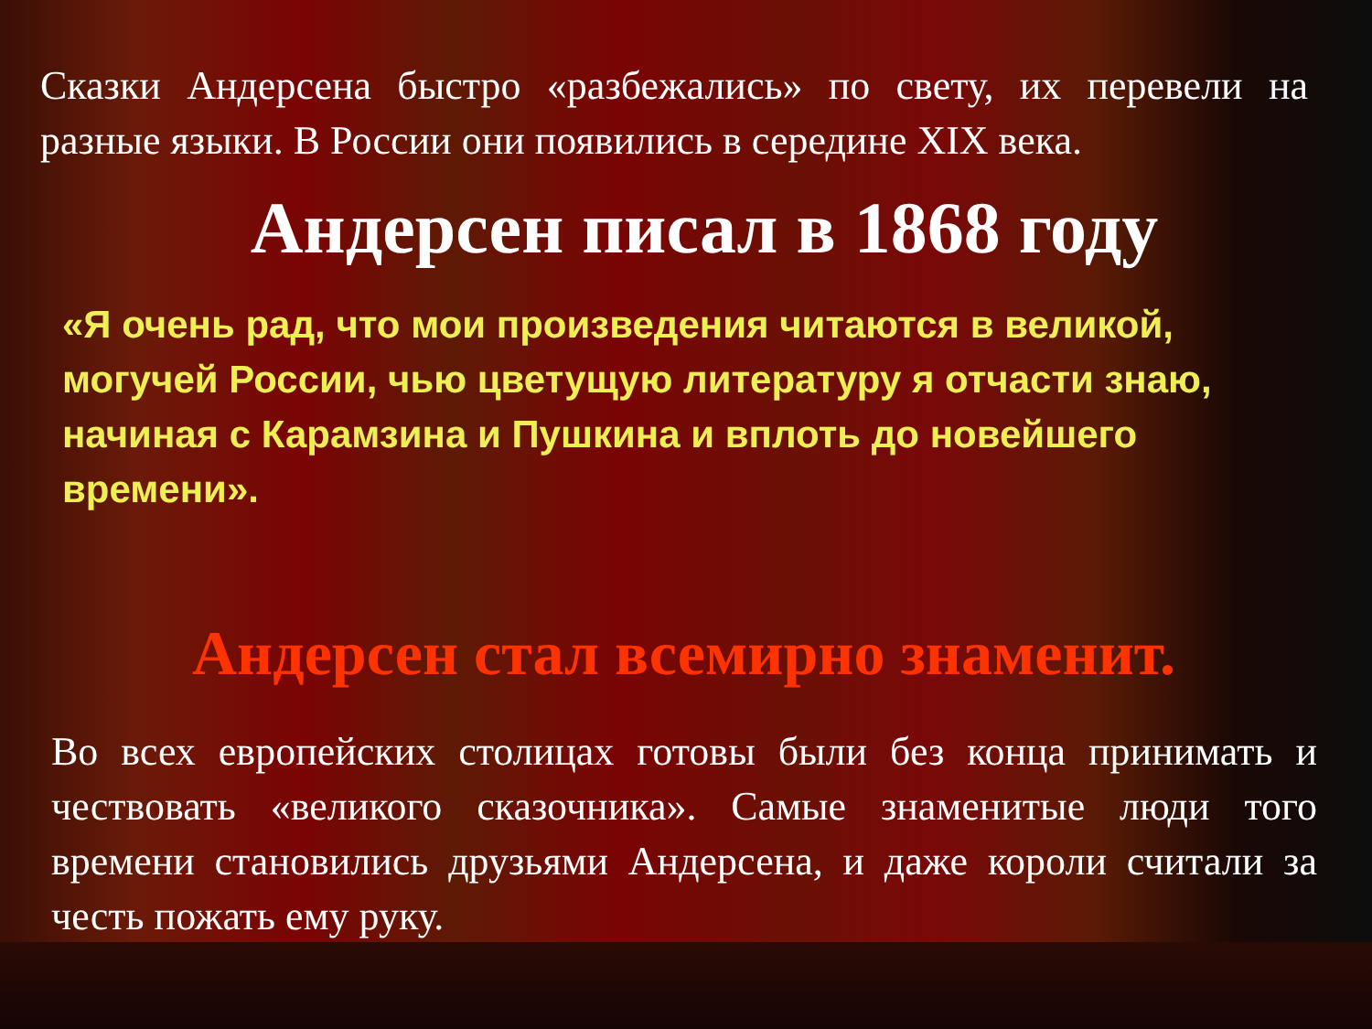Сказки Андерсена быстро «разбежались» по свету, их перевели на разные языки. В России они появились в середине XIX века.
Андерсен писал в 1868 году
«Я очень рад, что мои произведения читаются в великой, могучей России, чью цветущую литературу я отчасти знаю, начиная с Карамзина и Пушкина и вплоть до новейшего времени».
Андерсен стал всемирно знаменит.
Во всех европейских столицах готовы были без конца принимать и чествовать «великого сказочника». Самые знаменитые люди того времени становились друзьями Андерсена, и даже короли считали за честь пожать ему руку.